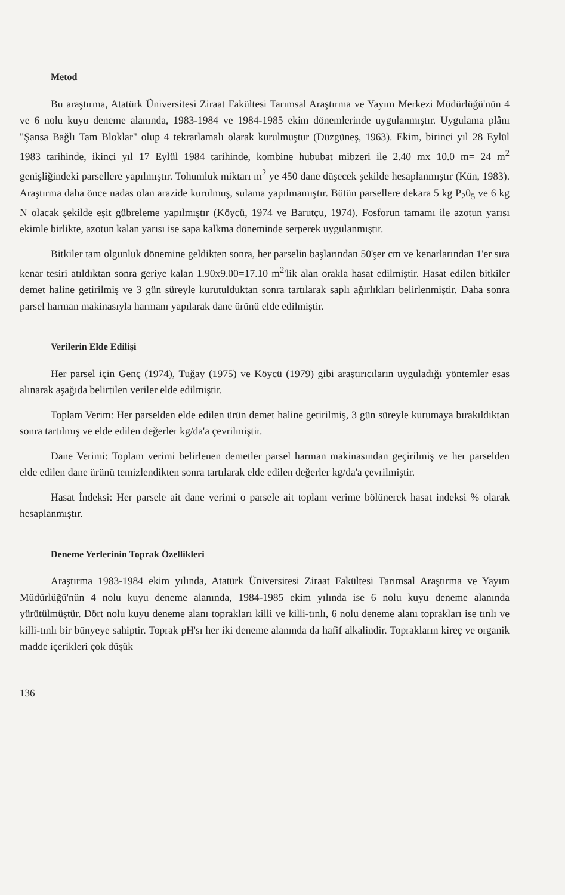Metod
Bu araştırma, Atatürk Üniversitesi Ziraat Fakültesi Tarımsal Araştırma ve Yayım Merkezi Müdürlüğü'nün 4 ve 6 nolu kuyu deneme alanında, 1983-1984 ve 1984-1985 ekim dönemlerinde uygulanmıştır. Uygulama plânı "Şansa Bağlı Tam Bloklar" olup 4 tekrarlamalı olarak kurulmuştur (Düzgüneş, 1963). Ekim, birinci yıl 28 Eylül 1983 tarihinde, ikinci yıl 17 Eylül 1984 tarihinde, kombine hububat mibzeri ile 2.40 mx 10.0 m= 24 m<sup>2</sup> genişliğindeki parsellere yapılmıştır. Tohumluk miktarı m<sup>2</sup> ye 450 dane düşecek şekilde hesaplanmıştır (Kün, 1983). Araştırma daha önce nadas olan arazide kurulmuş, sulama yapılmamıştır. Bütün parsellere dekara 5 kg P<sub>2</sub>0<sub>5</sub> ve 6 kg N olacak şekilde eşit gübreleme yapılmıştır (Köycü, 1974 ve Barutçu, 1974). Fosforun tamamı ile azotun yarısı ekimle birlikte, azotun kalan yarısı ise sapa kalkma döneminde serperek uygulanmıştır.
Bitkiler tam olgunluk dönemine geldikten sonra, her parselin başlarından 50'şer cm ve kenarlarından 1'er sıra kenar tesiri atıldıktan sonra geriye kalan 1.90x9.00=17.10 m<sup>2</sup>'lik alan orakla hasat edilmiştir. Hasat edilen bitkiler demet haline getirilmiş ve 3 gün süreyle kurutulduktan sonra tartılarak saplı ağırlıkları belirlenmiştir. Daha sonra parsel harman makinasıyla harmanı yapılarak dane ürünü elde edilmiştir.
Verilerin Elde Edilişi
Her parsel için Genç (1974), Tuğay (1975) ve Köycü (1979) gibi araştırıcıların uyguladığı yöntemler esas alınarak aşağıda belirtilen veriler elde edilmiştir.
Toplam Verim: Her parselden elde edilen ürün demet haline getirilmiş, 3 gün süreyle kurumaya bırakıldıktan sonra tartılmış ve elde edilen değerler kg/da'a çevrilmiştir.
Dane Verimi: Toplam verimi belirlenen demetler parsel harman makinasından geçirilmiş ve her parselden elde edilen dane ürünü temizlendikten sonra tartılarak elde edilen değerler kg/da'a çevrilmiştir.
Hasat İndeksi: Her parsele ait dane verimi o parsele ait toplam verime bölünerek hasat indeksi % olarak hesaplanmıştır.
Deneme Yerlerinin Toprak Özellikleri
Araştırma 1983-1984 ekim yılında, Atatürk Üniversitesi Ziraat Fakültesi Tarımsal Araştırma ve Yayım Müdürlüğü'nün 4 nolu kuyu deneme alanında, 1984-1985 ekim yılında ise 6 nolu kuyu deneme alanında yürütülmüştür. Dört nolu kuyu deneme alanı toprakları killi ve killi-tınlı, 6 nolu deneme alanı toprakları ise tınlı ve killi-tınlı bir bünyeye sahiptir. Toprak pH'sı her iki deneme alanında da hafif alkalindir. Toprakların kireç ve organik madde içerikleri çok düşük
136